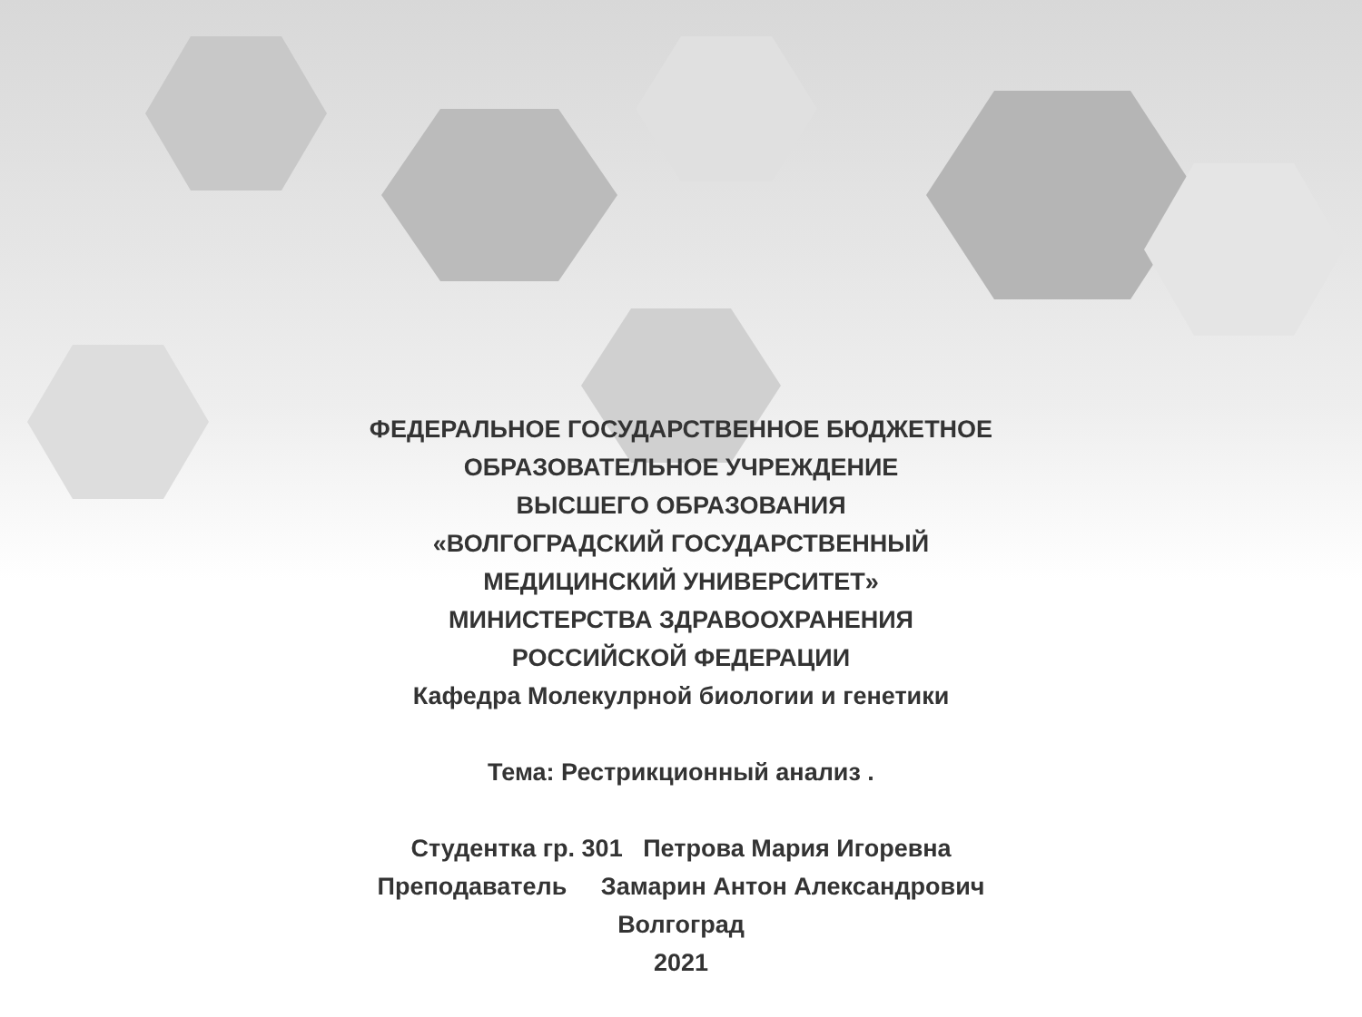ФЕДЕРАЛЬНОЕ ГОСУДАРСТВЕННОЕ БЮДЖЕТНОЕ
ОБРАЗОВАТЕЛЬНОЕ УЧРЕЖДЕНИЕ
ВЫСШЕГО ОБРАЗОВАНИЯ
«ВОЛГОГРАДСКИЙ ГОСУДАРСТВЕННЫЙ
МЕДИЦИНСКИЙ УНИВЕРСИТЕТ»
МИНИСТЕРСТВА ЗДРАВООХРАНЕНИЯ
РОССИЙСКОЙ ФЕДЕРАЦИИ
Кафедра Молекулрной биологии и генетики
Тема: Рестрикционный анализ .
Студентка гр. 301 Петрова Мария Игоревна
Преподаватель Замарин Антон Александрович
Волгоград
2021